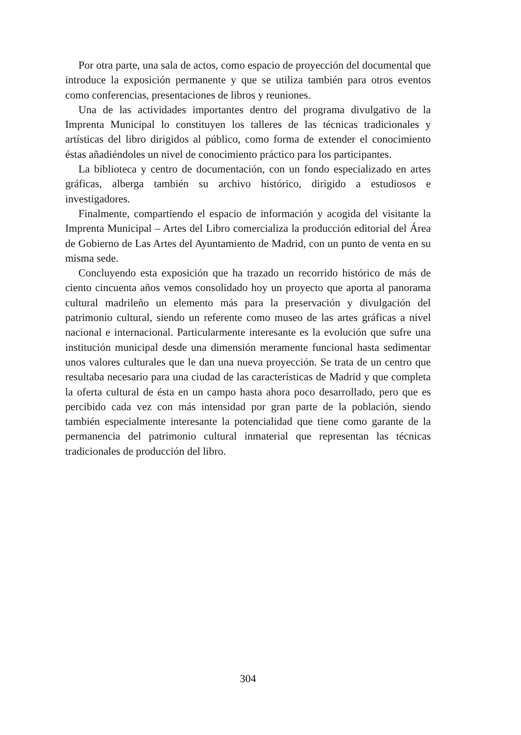Por otra parte, una sala de actos, como espacio de proyección del documental que introduce la exposición permanente y que se utiliza también para otros eventos como conferencias, presentaciones de libros y reuniones.
Una de las actividades importantes dentro del programa divulgativo de la Imprenta Municipal lo constituyen los talleres de las técnicas tradicionales y artísticas del libro dirigidos al público, como forma de extender el conocimiento éstas añadiéndoles un nivel de conocimiento práctico para los participantes.
La biblioteca y centro de documentación, con un fondo especializado en artes gráficas, alberga también su archivo histórico, dirigido a estudiosos e investigadores.
Finalmente, compartiendo el espacio de información y acogida del visitante la Imprenta Municipal – Artes del Libro comercializa la producción editorial del Área de Gobierno de Las Artes del Ayuntamiento de Madrid, con un punto de venta en su misma sede.
Concluyendo esta exposición que ha trazado un recorrido histórico de más de ciento cincuenta años vemos consolidado hoy un proyecto que aporta al panorama cultural madrileño un elemento más para la preservación y divulgación del patrimonio cultural, siendo un referente como museo de las artes gráficas a nivel nacional e internacional. Particularmente interesante es la evolución que sufre una institución municipal desde una dimensión meramente funcional hasta sedimentar unos valores culturales que le dan una nueva proyección. Se trata de un centro que resultaba necesario para una ciudad de las características de Madrid y que completa la oferta cultural de ésta en un campo hasta ahora poco desarrollado, pero que es percibido cada vez con más intensidad por gran parte de la población, siendo también especialmente interesante la potencialidad que tiene como garante de la permanencia del patrimonio cultural inmaterial que representan las técnicas tradicionales de producción del libro.
304